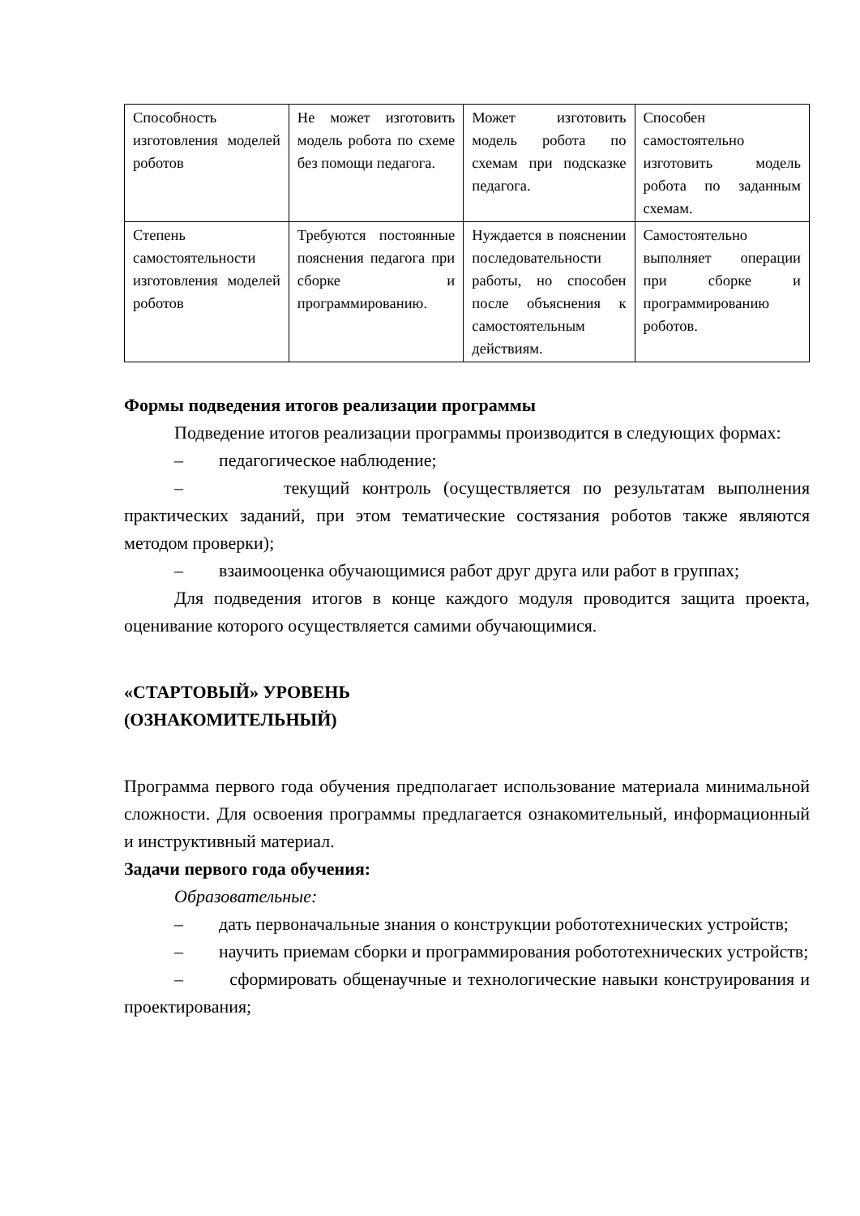| Способность изготовления моделей роботов | Не может изготовить модель робота по схеме без помощи педагога. | Может изготовить модель робота по схемам при подсказке педагога. | Способен самостоятельно изготовить модель робота по заданным схемам. |
| Степень самостоятельности изготовления моделей роботов | Требуются постоянные пояснения педагога при сборке и программированию. | Нуждается в пояснении последовательности работы, но способен после объяснения к самостоятельным действиям. | Самостоятельно выполняет операции при сборке и программированию роботов. |
Формы подведения итогов реализации программы
Подведение итогов реализации программы производится в следующих формах:
– педагогическое наблюдение;
– текущий контроль (осуществляется по результатам выполнения практических заданий, при этом тематические состязания роботов также являются методом проверки);
– взаимооценка обучающимися работ друг друга или работ в группах;
Для подведения итогов в конце каждого модуля проводится защита проекта, оценивание которого осуществляется самими обучающимися.
«СТАРТОВЫЙ» УРОВЕНЬ
(ОЗНАКОМИТЕЛЬНЫЙ)
Программа первого года обучения предполагает использование материала минимальной сложности. Для освоения программы предлагается ознакомительный, информационный и инструктивный материал.
Задачи первого года обучения:
Образовательные:
– дать первоначальные знания о конструкции робототехнических устройств;
– научить приемам сборки и программирования робототехнических устройств;
– сформировать общенаучные и технологические навыки конструирования и проектирования;